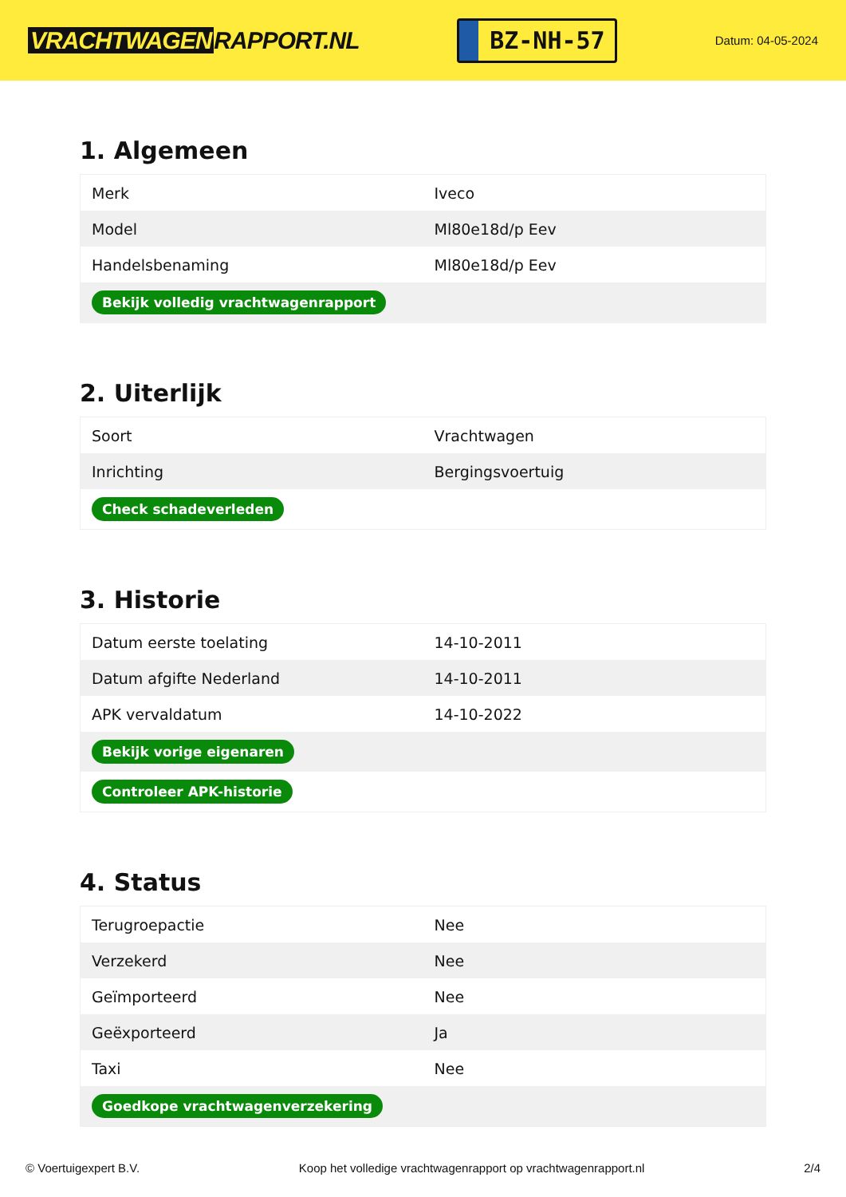VRACHTWAGEN RAPPORT.NL
BZ-NH-57
Datum: 04-05-2024
1. Algemeen
| Merk | Iveco |
| Model | Ml80e18d/p Eev |
| Handelsbenaming | Ml80e18d/p Eev |
| Bekijk volledig vrachtwagenrapport | |
2. Uiterlijk
| Soort | Vrachtwagen |
| Inrichting | Bergingsvoertuig |
| Check schadeverleden | |
3. Historie
| Datum eerste toelating | 14-10-2011 |
| Datum afgifte Nederland | 14-10-2011 |
| APK vervaldatum | 14-10-2022 |
| Bekijk vorige eigenaren | |
| Controleer APK-historie | |
4. Status
| Terugroepactie | Nee |
| Verzekerd | Nee |
| Geïmporteerd | Nee |
| Geëxporteerd | Ja |
| Taxi | Nee |
| Goedkope vrachtwagenverzekering | |
© Voertuigexpert B.V. Koop het volledige vrachtwagenrapport op vrachtwagenrapport.nl 2/4